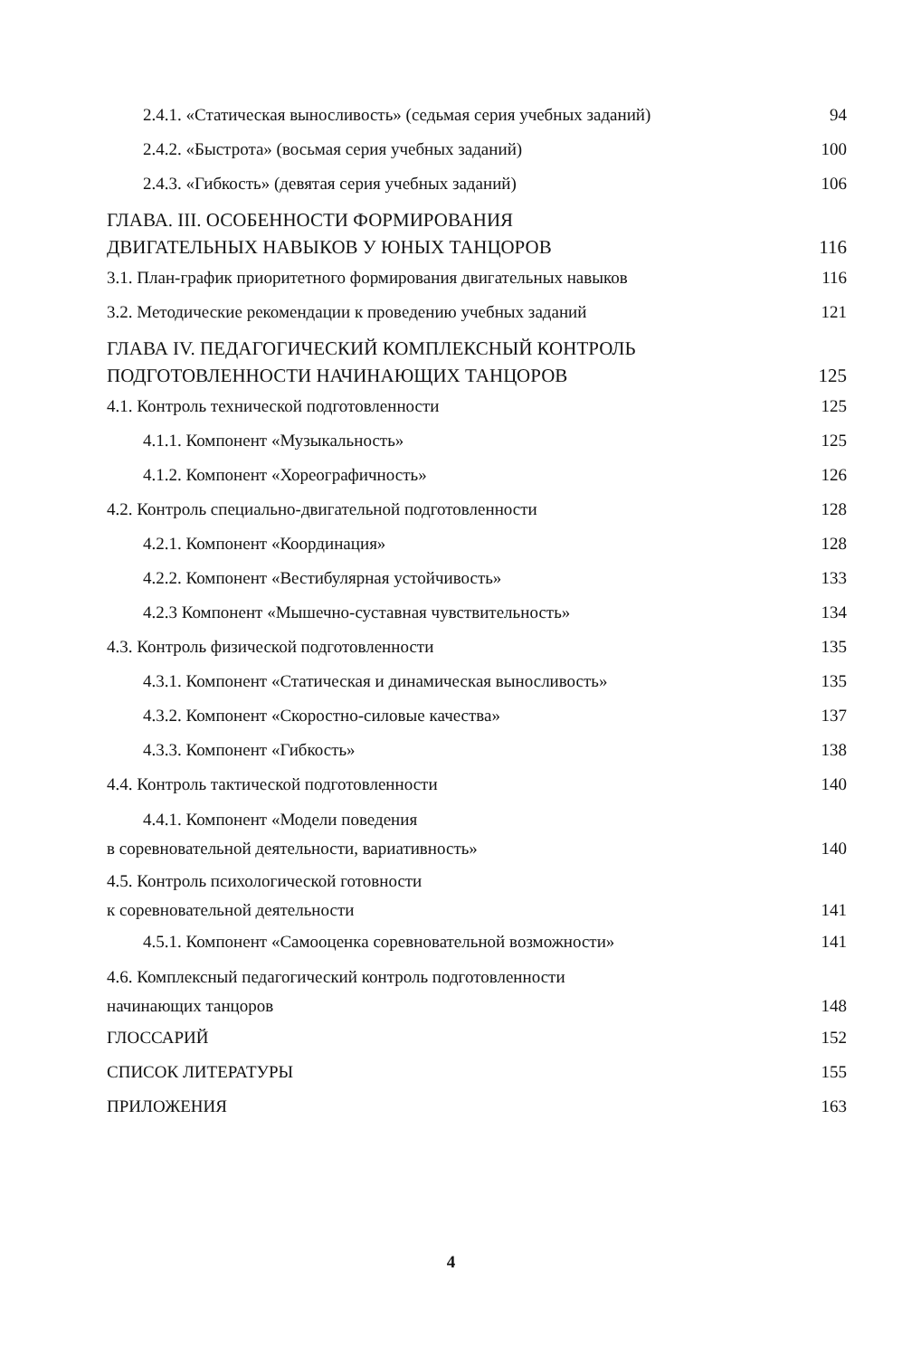2.4.1. «Статическая выносливость» (седьмая серия учебных заданий) 94
2.4.2. «Быстрота» (восьмая серия учебных заданий) 100
2.4.3. «Гибкость» (девятая серия учебных заданий) 106
ГЛАВА. III. ОСОБЕННОСТИ ФОРМИРОВАНИЯ
ДВИГАТЕЛЬНЫХ НАВЫКОВ У ЮНЫХ ТАНЦОРОВ 116
3.1. План-график приоритетного формирования двигательных навыков 116
3.2. Методические рекомендации к проведению учебных заданий 121
ГЛАВА IV. ПЕДАГОГИЧЕСКИЙ КОМПЛЕКСНЫЙ КОНТРОЛЬ
ПОДГОТОВЛЕННОСТИ НАЧИНАЮЩИХ ТАНЦОРОВ 125
4.1. Контроль технической подготовленности 125
4.1.1. Компонент «Музыкальность» 125
4.1.2. Компонент «Хореографичность» 126
4.2. Контроль специально-двигательной подготовленности 128
4.2.1. Компонент «Координация» 128
4.2.2. Компонент «Вестибулярная устойчивость» 133
4.2.3 Компонент «Мышечно-суставная чувствительность» 134
4.3. Контроль физической подготовленности 135
4.3.1. Компонент «Статическая и динамическая выносливость» 135
4.3.2. Компонент «Скоростно-силовые качества» 137
4.3.3. Компонент «Гибкость» 138
4.4. Контроль тактической подготовленности 140
4.4.1. Компонент «Модели поведения
в соревновательной деятельности, вариативность» 140
4.5. Контроль психологической готовности
к соревновательной деятельности 141
4.5.1. Компонент «Самооценка соревновательной возможности» 141
4.6. Комплексный педагогический контроль подготовленности
начинающих танцоров 148
ГЛОССАРИЙ 152
СПИСОК ЛИТЕРАТУРЫ 155
ПРИЛОЖЕНИЯ 163
4